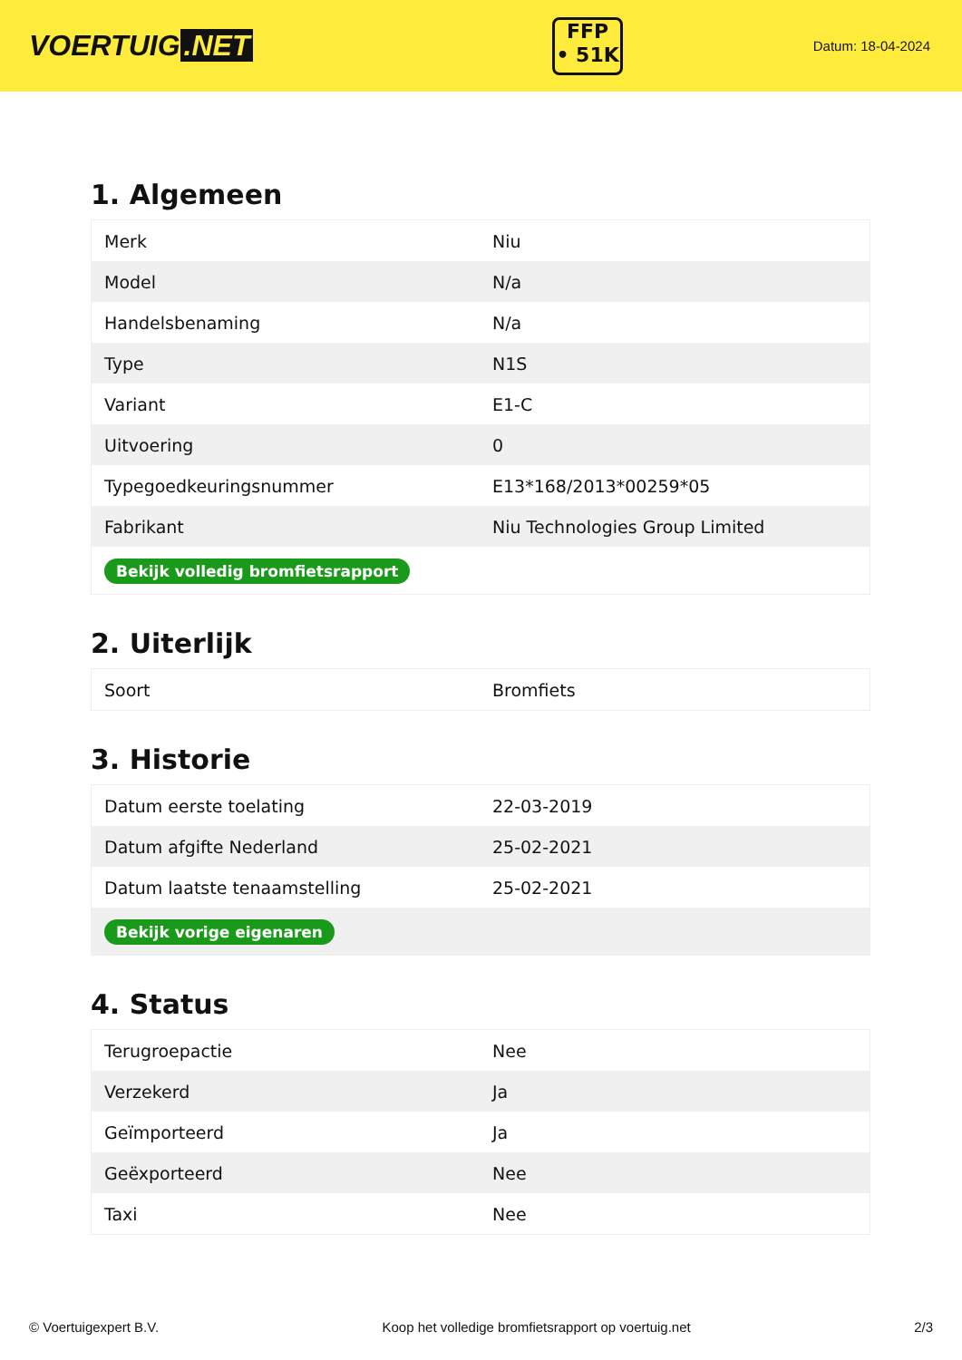VOERTUIG.NET
FFP
• 51K
Datum: 18-04-2024
1. Algemeen
| Merk | Niu |
| Model | N/a |
| Handelsbenaming | N/a |
| Type | N1S |
| Variant | E1-C |
| Uitvoering | 0 |
| Typegoedkeuringsnummer | E13*168/2013*00259*05 |
| Fabrikant | Niu Technologies Group Limited |
| Bekijk volledig bromfietsrapport | |
2. Uiterlijk
| Soort | Bromfiets |
3. Historie
| Datum eerste toelating | 22-03-2019 |
| Datum afgifte Nederland | 25-02-2021 |
| Datum laatste tenaamstelling | 25-02-2021 |
| Bekijk vorige eigenaren | |
4. Status
| Terugroepactie | Nee |
| Verzekerd | Ja |
| Geïmporteerd | Ja |
| Geëxporteerd | Nee |
| Taxi | Nee |
© Voertuigexpert B.V. Koop het volledige bromfietsrapport op voertuig.net 2/3